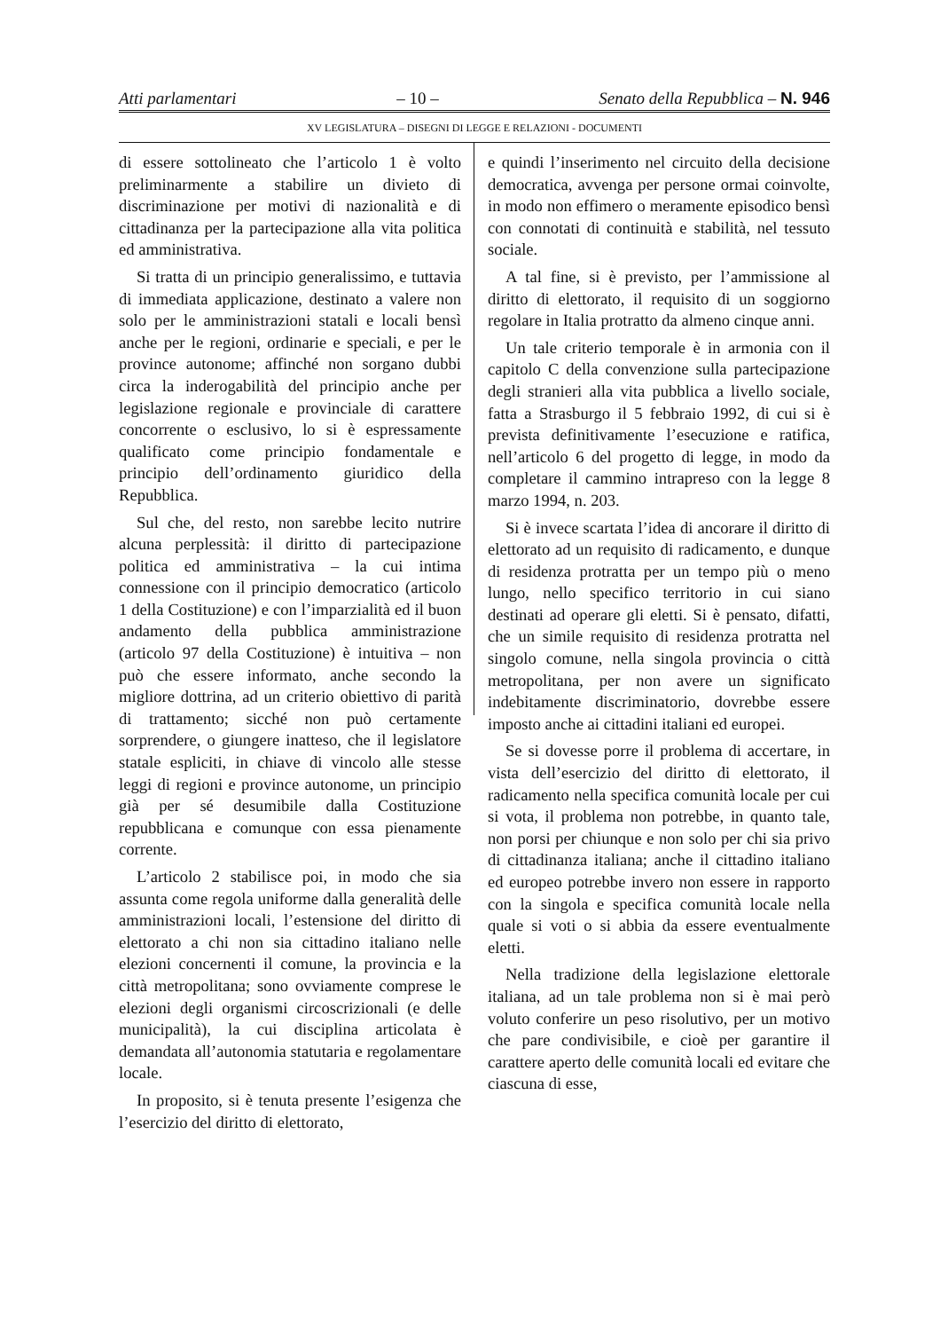Atti parlamentari – 10 – Senato della Repubblica – N. 946
XV LEGISLATURA – DISEGNI DI LEGGE E RELAZIONI - DOCUMENTI
di essere sottolineato che l’articolo 1 è volto preliminarmente a stabilire un divieto di discriminazione per motivi di nazionalità e di cittadinanza per la partecipazione alla vita politica ed amministrativa.
Si tratta di un principio generalissimo, e tuttavia di immediata applicazione, destinato a valere non solo per le amministrazioni statali e locali bensì anche per le regioni, ordinarie e speciali, e per le province autonome; affinché non sorgano dubbi circa la inderogabilità del principio anche per legislazione regionale e provinciale di carattere concorrente o esclusivo, lo si è espressamente qualificato come principio fondamentale e principio dell’ordinamento giuridico della Repubblica.
Sul che, del resto, non sarebbe lecito nutrire alcuna perplessità: il diritto di partecipazione politica ed amministrativa – la cui intima connessione con il principio democratico (articolo 1 della Costituzione) e con l’imparzialità ed il buon andamento della pubblica amministrazione (articolo 97 della Costituzione) è intuitiva – non può che essere informato, anche secondo la migliore dottrina, ad un criterio obiettivo di parità di trattamento; sicché non può certamente sorprendere, o giungere inatteso, che il legislatore statale espliciti, in chiave di vincolo alle stesse leggi di regioni e province autonome, un principio già per sé desumibile dalla Costituzione repubblicana e comunque con essa pienamente corrente.
L’articolo 2 stabilisce poi, in modo che sia assunta come regola uniforme dalla generalità delle amministrazioni locali, l’estensione del diritto di elettorato a chi non sia cittadino italiano nelle elezioni concernenti il comune, la provincia e la città metropolitana; sono ovviamente comprese le elezioni degli organismi circoscrizionali (e delle municipalità), la cui disciplina articolata è demandata all’autonomia statutaria e regolamentare locale.
In proposito, si è tenuta presente l’esigenza che l’esercizio del diritto di elettorato,
e quindi l’inserimento nel circuito della decisione democratica, avvenga per persone ormai coinvolte, in modo non effimero o meramente episodico bensì con connotati di continuità e stabilità, nel tessuto sociale.
A tal fine, si è previsto, per l’ammissione al diritto di elettorato, il requisito di un soggiorno regolare in Italia protratto da almeno cinque anni.
Un tale criterio temporale è in armonia con il capitolo C della convenzione sulla partecipazione degli stranieri alla vita pubblica a livello sociale, fatta a Strasburgo il 5 febbraio 1992, di cui si è prevista definitivamente l’esecuzione e ratifica, nell’articolo 6 del progetto di legge, in modo da completare il cammino intrapreso con la legge 8 marzo 1994, n. 203.
Si è invece scartata l’idea di ancorare il diritto di elettorato ad un requisito di radicamento, e dunque di residenza protratta per un tempo più o meno lungo, nello specifico territorio in cui siano destinati ad operare gli eletti. Si è pensato, difatti, che un simile requisito di residenza protratta nel singolo comune, nella singola provincia o città metropolitana, per non avere un significato indebitamente discriminatorio, dovrebbe essere imposto anche ai cittadini italiani ed europei.
Se si dovesse porre il problema di accertare, in vista dell’esercizio del diritto di elettorato, il radicamento nella specifica comunità locale per cui si vota, il problema non potrebbe, in quanto tale, non porsi per chiunque e non solo per chi sia privo di cittadinanza italiana; anche il cittadino italiano ed europeo potrebbe invero non essere in rapporto con la singola e specifica comunità locale nella quale si voti o si abbia da essere eventualmente eletti.
Nella tradizione della legislazione elettorale italiana, ad un tale problema non si è mai però voluto conferire un peso risolutivo, per un motivo che pare condivisibile, e cioè per garantire il carattere aperto delle comunità locali ed evitare che ciascuna di esse,